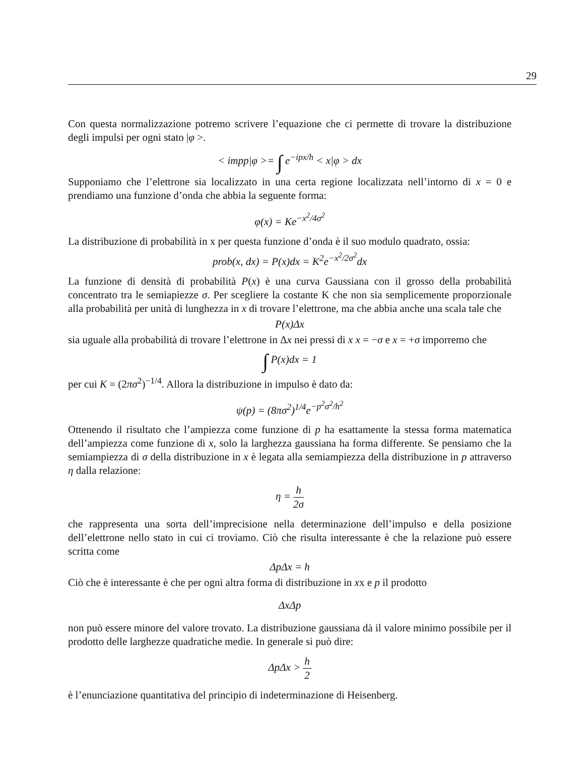29
Con questa normalizzazione potremo scrivere l’equazione che ci permette di trovare la distribuzione degli impulsi per ogni stato |φ >.
< impp|φ >= ∫ e<sup>−ipx/h</sup> < x|φ > dx
Supponiamo che l’elettrone sia localizzato in una certa regione localizzata nell’intorno di x = 0 e prendiamo una funzione d’onda che abbia la seguente forma:
φ(x) = Ke<sup>−x<sup>2</sup>/4σ<sup>2</sup></sup>
La distribuzione di probabilità in x per questa funzione d’onda è il suo modulo quadrato, ossia:
prob(x, dx) = P(x)dx = K<sup>2</sup>e<sup>−x<sup>2</sup>/2σ<sup>2</sup></sup>dx
La funzione di densità di probabilità P(x) è una curva Gaussiana con il grosso della probabilità concentrato tra le semiapiezze σ. Per scegliere la costante K che non sia semplicemente proporzionale alla probabilità per unità di lunghezza in x di trovare l’elettrone, ma che abbia anche una scala tale che
P(x)Δx
sia uguale alla probabilità di trovare l’elettrone in Δx nei pressi di x x = −σ e x = +σ imporremo che
∫ P(x)dx = 1
per cui K = (2πσ<sup>2</sup>)<sup>−1/4</sup>. Allora la distribuzione in impulso è dato da:
ψ(p) = (8πσ<sup>2</sup>)<sup>1/4</sup>e<sup>−p<sup>2</sup>σ<sup>2</sup>/h<sup>2</sup></sup>
Ottenendo il risultato che l’ampiezza come funzione di p ha esattamente la stessa forma matematica dell’ampiezza come funzione di x, solo la larghezza gaussiana ha forma differente. Se pensiamo che la semiampiezza di σ della distribuzione in x è legata alla semiampiezza della distribuzione in p attraverso η dalla relazione:
η = h 2σ
che rappresenta una sorta dell’imprecisione nella determinazione dell’impulso e della posizione dell’elettrone nello stato in cui ci troviamo. Ciò che risulta interessante è che la relazione può essere scritta come
ΔpΔx = h
Ciò che è interessante è che per ogni altra forma di distribuzione in xx e p il prodotto
ΔxΔp
non può essere minore del valore trovato. La distribuzione gaussiana dà il valore minimo possibile per il prodotto delle larghezze quadratiche medie. In generale si può dire:
ΔpΔx > h 2
è l’enunciazione quantitativa del principio di indeterminazione di Heisenberg.